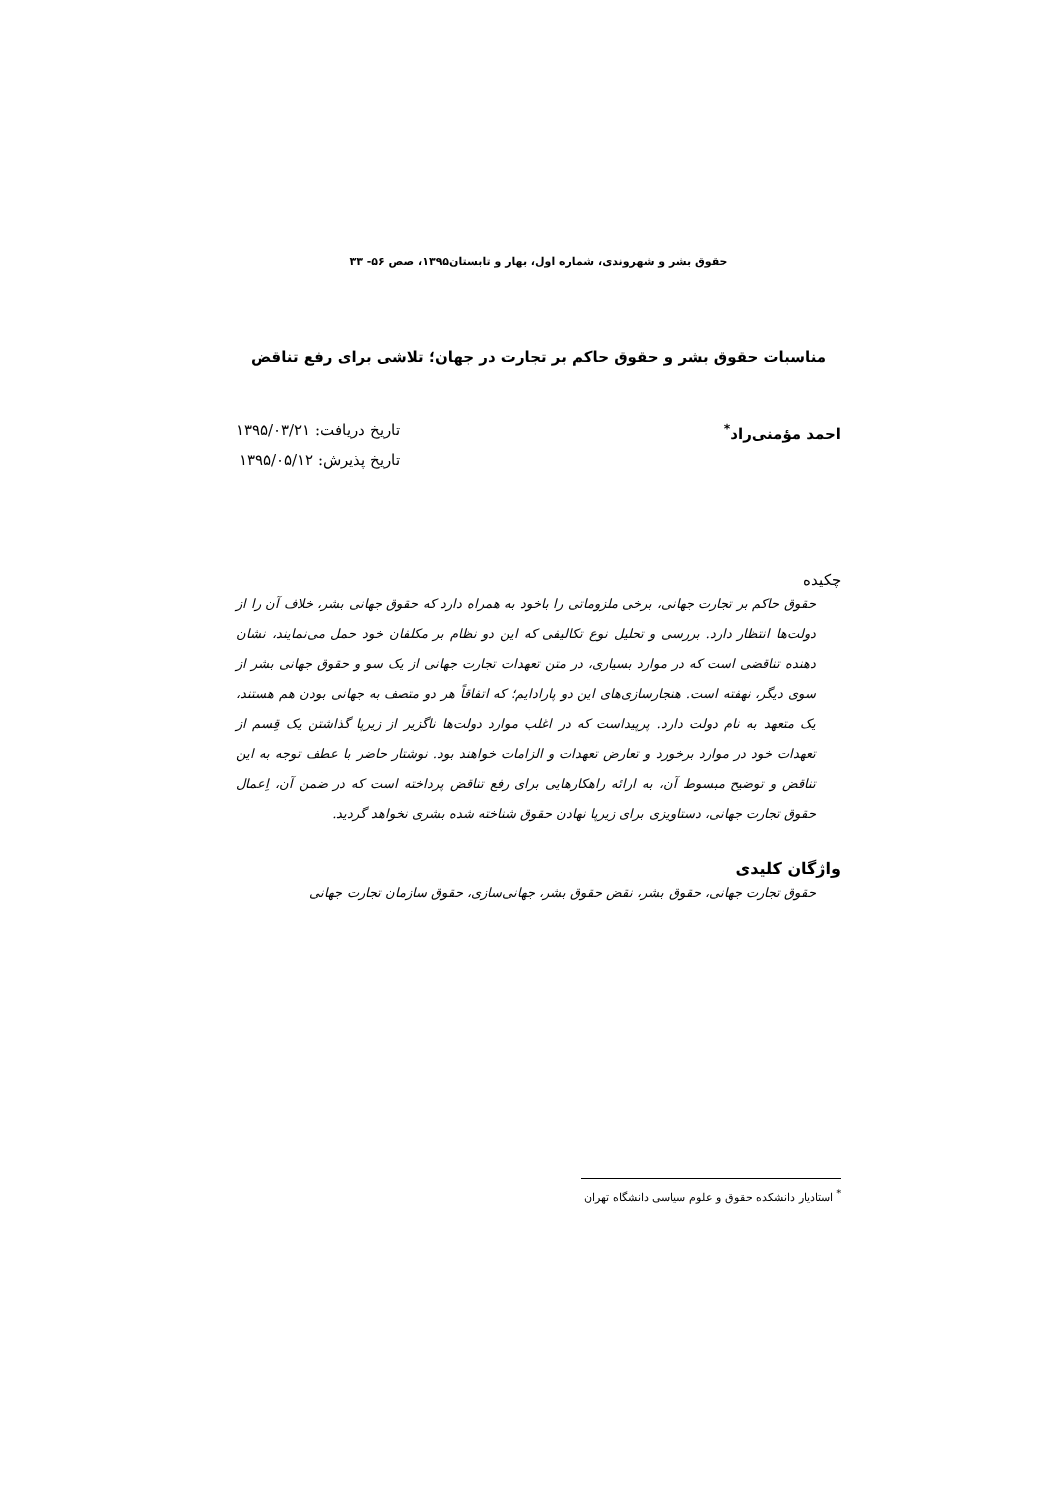حقوق بشر و شهروندی، شماره اول، بهار و تابستان۱۳۹۵، صص ۵۶- ۳۳
مناسبات حقوق بشر و حقوق حاکم بر تجارت در جهان؛ تلاشی برای رفع تناقض
احمد مؤمنی‌راد<sup>*</sup> تاریخ دریافت: ۱۳۹۵/۰۳/۲۱
تاریخ پذیرش: ۱۳۹۵/۰۵/۱۲
چکیده
حقوق حاکم بر تجارت جهانی، برخی ملزوماتی را باخود به همراه دارد که حقوق جهانی بشر، خلاف آن را از دولت‌ها انتظار دارد. بررسی و تحلیل نوع تکالیفی که این دو نظام بر مکلفان خود حمل می‌نمایند، نشان دهنده تناقضی است که در موارد بسیاری، در متن تعهدات تجارت جهانی از یک سو و حقوق جهانی بشر از سوی دیگر، نهفته است. هنجارسازی‌های این دو پارادایم؛ که اتفاقاً هر دو متصف به جهانی بودن هم هستند، یک متعهد به نام دولت دارد. پرپیداست که در اغلب موارد دولت‌ها ناگزیر از زیرپا گذاشتن یک قِسم از تعهدات خود در موارد برخورد و تعارض تعهدات و الزامات خواهند بود. نوشتار حاضر با عطف توجه به این تناقض و توضیح مبسوط آن، به ارائه راهکارهایی برای رفع تناقض پرداخته است که در ضمن آن، اِعمال حقوق تجارت جهانی، دستاویزی برای زیرپا نهادن حقوق شناخته شده بشری نخواهد گردید.
واژگان کلیدی
حقوق تجارت جهانی، حقوق بشر، نقض حقوق بشر، جهانی‌سازی، حقوق سازمان تجارت جهانی
<sup>*</sup> استادیار دانشکده حقوق و علوم سیاسی دانشگاه تهران